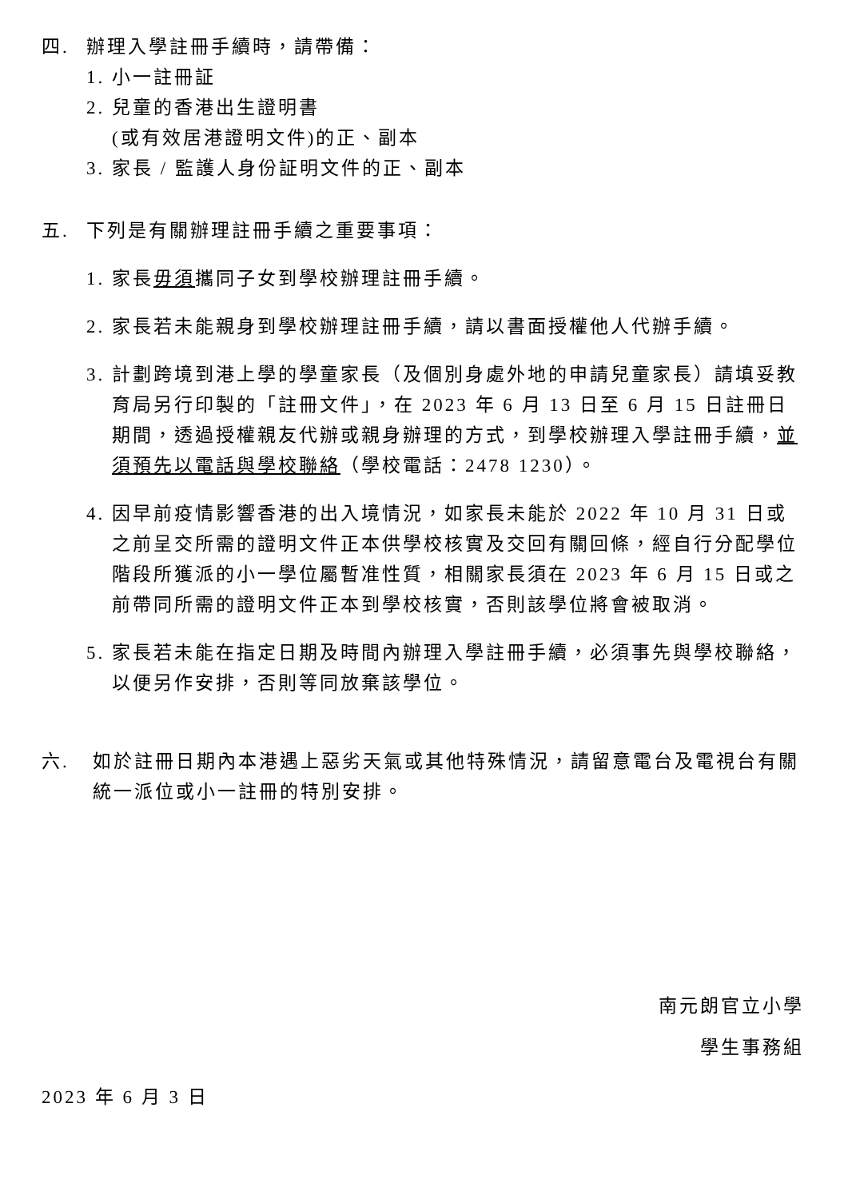四. 辦理入學註冊手續時，請帶備：
1. 小一註冊証
2. 兒童的香港出生證明書
(或有效居港證明文件)的正、副本
3. 家長 / 監護人身份証明文件的正、副本
五. 下列是有關辦理註冊手續之重要事項：
1. 家長毋須攜同子女到學校辦理註冊手續。
2. 家長若未能親身到學校辦理註冊手續，請以書面授權他人代辦手續。
3. 計劃跨境到港上學的學童家長（及個別身處外地的申請兒童家長）請填妥教育局另行印製的「註冊文件」，在 2023 年 6 月 13 日至 6 月 15 日註冊日期間，透過授權親友代辦或親身辦理的方式，到學校辦理入學註冊手續，並須預先以電話與學校聯絡（學校電話：2478 1230）。
4. 因早前疫情影響香港的出入境情況，如家長未能於 2022 年 10 月 31 日或之前呈交所需的證明文件正本供學校核實及交回有關回條，經自行分配學位階段所獲派的小一學位屬暫准性質，相關家長須在 2023 年 6 月 15 日或之前帶同所需的證明文件正本到學校核實，否則該學位將會被取消。
5. 家長若未能在指定日期及時間內辦理入學註冊手續，必須事先與學校聯絡，以便另作安排，否則等同放棄該學位。
六. 如於註冊日期內本港遇上惡劣天氣或其他特殊情況，請留意電台及電視台有關統一派位或小一註冊的特別安排。
南元朗官立小學
學生事務組
2023 年 6 月 3 日